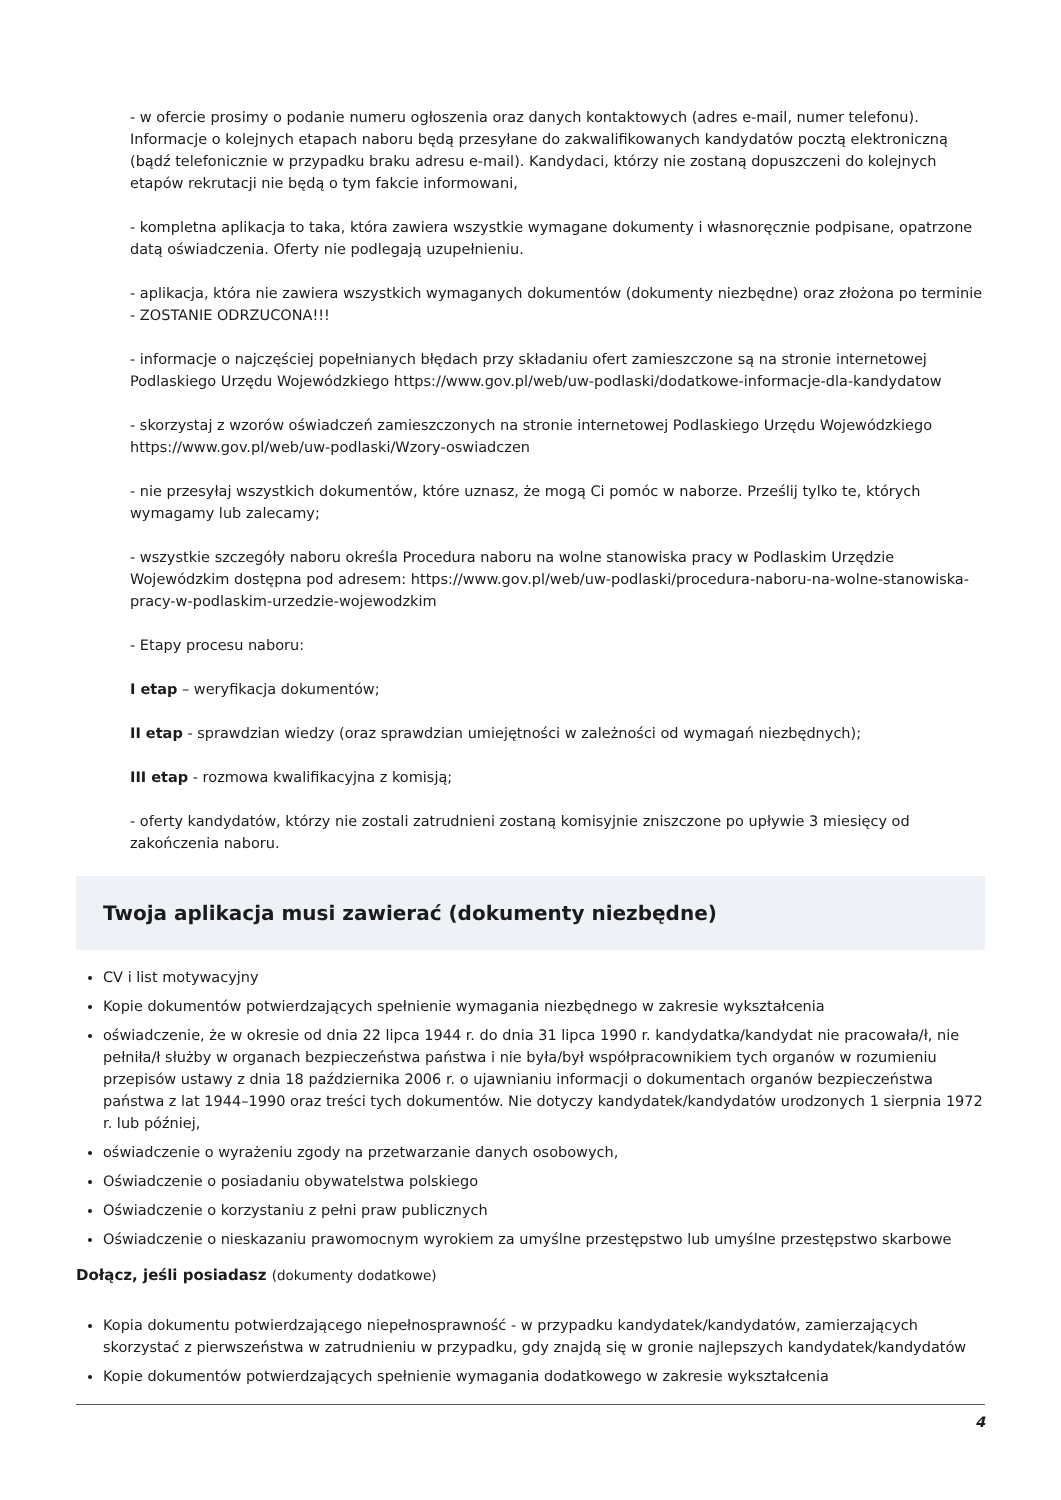- w ofercie prosimy o podanie numeru ogłoszenia oraz danych kontaktowych (adres e-mail, numer telefonu). Informacje o kolejnych etapach naboru będą przesyłane do zakwalifikowanych kandydatów pocztą elektroniczną (bądź telefonicznie w przypadku braku adresu e-mail). Kandydaci, którzy nie zostaną dopuszczeni do kolejnych etapów rekrutacji nie będą o tym fakcie informowani,
- kompletna aplikacja to taka, która zawiera wszystkie wymagane dokumenty i własnoręcznie podpisane, opatrzone datą oświadczenia. Oferty nie podlegają uzupełnieniu.
- aplikacja, która nie zawiera wszystkich wymaganych dokumentów (dokumenty niezbędne) oraz złożona po terminie - ZOSTANIE ODRZUCONA!!!
- informacje o najczęściej popełnianych błędach przy składaniu ofert zamieszczone są na stronie internetowej Podlaskiego Urzędu Wojewódzkiego https://www.gov.pl/web/uw-podlaski/dodatkowe-informacje-dla-kandydatow
- skorzystaj z wzorów oświadczeń zamieszczonych na stronie internetowej Podlaskiego Urzędu Wojewódzkiego https://www.gov.pl/web/uw-podlaski/Wzory-oswiadczen
- nie przesyłaj wszystkich dokumentów, które uznasz, że mogą Ci pomóc w naborze. Prześlij tylko te, których wymagamy lub zalecamy;
- wszystkie szczegóły naboru określa Procedura naboru na wolne stanowiska pracy w Podlaskim Urzędzie Wojewódzkim dostępna pod adresem: https://www.gov.pl/web/uw-podlaski/procedura-naboru-na-wolne-stanowiska-pracy-w-podlaskim-urzedzie-wojewodzkim
- Etapy procesu naboru:
I etap – weryfikacja dokumentów;
II etap - sprawdzian wiedzy (oraz sprawdzian umiejętności w zależności od wymagań niezbędnych);
III etap - rozmowa kwalifikacyjna z komisją;
- oferty kandydatów, którzy nie zostali zatrudnieni zostaną komisyjnie zniszczone po upływie 3 miesięcy od zakończenia naboru.
Twoja aplikacja musi zawierać (dokumenty niezbędne)
CV i list motywacyjny
Kopie dokumentów potwierdzających spełnienie wymagania niezbędnego w zakresie wykształcenia
oświadczenie, że w okresie od dnia 22 lipca 1944 r. do dnia 31 lipca 1990 r. kandydatka/kandydat nie pracowała/ł, nie pełniła/ł służby w organach bezpieczeństwa państwa i nie była/był współpracownikiem tych organów w rozumieniu przepisów ustawy z dnia 18 października 2006 r. o ujawnianiu informacji o dokumentach organów bezpieczeństwa państwa z lat 1944–1990 oraz treści tych dokumentów. Nie dotyczy kandydatek/kandydatów urodzonych 1 sierpnia 1972 r. lub później,
oświadczenie o wyrażeniu zgody na przetwarzanie danych osobowych,
Oświadczenie o posiadaniu obywatelstwa polskiego
Oświadczenie o korzystaniu z pełni praw publicznych
Oświadczenie o nieskazaniu prawomocnym wyrokiem za umyślne przestępstwo lub umyślne przestępstwo skarbowe
Dołącz, jeśli posiadasz (dokumenty dodatkowe)
Kopia dokumentu potwierdzającego niepełnosprawność - w przypadku kandydatek/kandydatów, zamierzających skorzystać z pierwszeństwa w zatrudnieniu w przypadku, gdy znajdą się w gronie najlepszych kandydatek/kandydatów
Kopie dokumentów potwierdzających spełnienie wymagania dodatkowego w zakresie wykształcenia
4